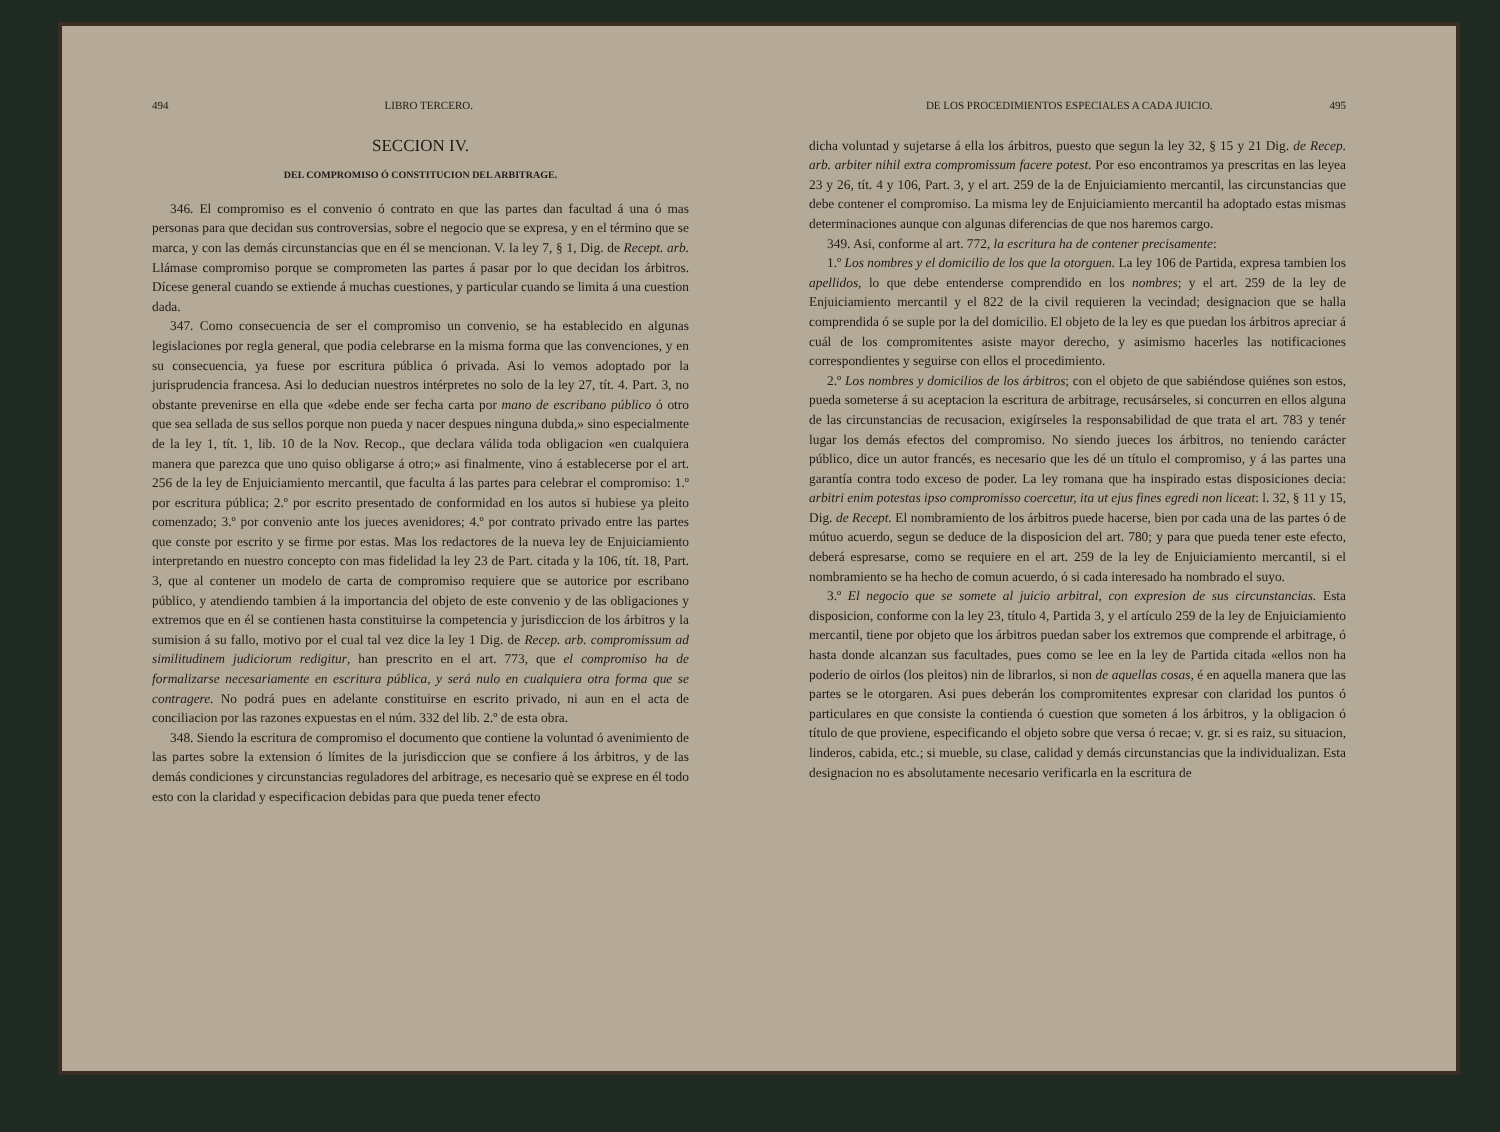494 LIBRO TERCERO.
SECCION IV.
DEL COMPROMISO Ó CONSTITUCION DEL ARBITRAGE.
346. El compromiso es el convenio ó contrato en que las partes dan facultad á una ó mas personas para que decidan sus controversias, sobre el negocio que se expresa, y en el término que se marca, y con las demás circunstancias que en él se mencionan. V. la ley 7, § 1, Dig. de Recept. arb. Llámase compromiso porque se comprometen las partes á pasar por lo que decidan los árbitros. Dícese general cuando se extiende á muchas cuestiones, y particular cuando se limita á una cuestion dada.
347. Como consecuencia de ser el compromiso un convenio, se ha establecido en algunas legislaciones por regla general, que podia celebrarse en la misma forma que las convenciones, y en su consecuencia, ya fuese por escritura pública ó privada. Asi lo vemos adoptado por la jurisprudencia francesa. Asi lo deducian nuestros intérpretes no solo de la ley 27, tít. 4. Part. 3, no obstante prevenirse en ella que «debe ende ser fecha carta por mano de escribano público ó otro que sea sellada de sus sellos porque non pueda y nacer despues ninguna dubda,» sino especialmente de la ley 1, tít. 1, lib. 10 de la Nov. Recop., que declara válida toda obligacion «en cualquiera manera que parezca que uno quiso obligarse á otro;» asi finalmente, vino á establecerse por el art. 256 de la ley de Enjuiciamiento mercantil, que faculta á las partes para celebrar el compromiso: 1.º por escritura pública; 2.º por escrito presentado de conformidad en los autos si hubiese ya pleito comenzado; 3.º por convenio ante los jueces avenidores; 4.º por contrato privado entre las partes que conste por escrito y se firme por estas. Mas los redactores de la nueva ley de Enjuiciamiento interpretando en nuestro concepto con mas fidelidad la ley 23 de Part. citada y la 106, tít. 18, Part. 3, que al contener un modelo de carta de compromiso requiere que se autorice por escribano público, y atendiendo tambien á la importancia del objeto de este convenio y de las obligaciones y extremos que en él se contienen hasta constituirse la competencia y jurisdiccion de los árbitros y la sumision á su fallo, motivo por el cual tal vez dice la ley 1 Dig. de Recep. arb. compromissum ad similitudinem judiciorum redigitur, han prescrito en el art. 773, que el compromiso ha de formalizarse necesariamente en escritura pública, y será nulo en cualquiera otra forma que se contragere. No podrá pues en adelante constituirse en escrito privado, ni aun en el acta de conciliacion por las razones expuestas en el núm. 332 del lib. 2.º de esta obra.
348. Siendo la escritura de compromiso el documento que contiene la voluntad ó avenimiento de las partes sobre la extension ó límites de la jurisdiccion que se confiere á los árbitros, y de las demás condiciones y circunstancias reguladores del arbitrage, es necesario què se exprese en él todo esto con la claridad y especificacion debidas para que pueda tener efecto
DE LOS PROCEDIMIENTOS ESPECIALES A CADA JUICIO. 495
dicha voluntad y sujetarse á ella los árbitros, puesto que segun la ley 32, § 15 y 21 Dig. de Recep. arb. arbiter nihil extra compromissum facere potest. Por eso encontramos ya prescritas en las leyea 23 y 26, tít. 4 y 106, Part. 3, y el art. 259 de la de Enjuiciamiento mercantil, las circunstancias que debe contener el compromiso. La misma ley de Enjuiciamiento mercantil ha adoptado estas mismas determinaciones aunque con algunas diferencias de que nos haremos cargo.
349. Asi, conforme al art. 772, la escritura ha de contener precisamente:
1.º Los nombres y el domicilio de los que la otorguen. La ley 106 de Partida, expresa tambien los apellidos, lo que debe entenderse comprendido en los nombres; y el art. 259 de la ley de Enjuiciamiento mercantil y el 822 de la civil requieren la vecindad; designacion que se halla comprendida ó se suple por la del domicilio. El objeto de la ley es que puedan los árbitros apreciar á cuál de los compromitentes asiste mayor derecho, y asimismo hacerles las notificaciones correspondientes y seguirse con ellos el procedimiento.
2.º Los nombres y domicilios de los árbitros; con el objeto de que sabiéndose quiénes son estos, pueda someterse á su aceptacion la escritura de arbitrage, recusárseles, si concurren en ellos alguna de las circunstancias de recusacion, exigírseles la responsabilidad de que trata el art. 783 y tenér lugar los demás efectos del compromiso. No siendo jueces los árbitros, no teniendo carácter público, dice un autor francés, es necesario que les dé un título el compromiso, y á las partes una garantía contra todo exceso de poder. La ley romana que ha inspirado estas disposiciones decia: arbitri enim potestas ipso compromisso coercetur, ita ut ejus fines egredi non liceat: l. 32, § 11 y 15, Dig. de Recept. El nombramiento de los árbitros puede hacerse, bien por cada una de las partes ó de mútuo acuerdo, segun se deduce de la disposicion del art. 780; y para que pueda tener este efecto, deberá espresarse, como se requiere en el art. 259 de la ley de Enjuiciamiento mercantil, si el nombramiento se ha hecho de comun acuerdo, ó si cada interesado ha nombrado el suyo.
3.º El negocio que se somete al juicio arbitral, con expresion de sus circunstancias. Esta disposicion, conforme con la ley 23, título 4, Partida 3, y el artículo 259 de la ley de Enjuiciamiento mercantil, tiene por objeto que los árbitros puedan saber los extremos que comprende el arbitrage, ó hasta donde alcanzan sus facultades, pues como se lee en la ley de Partida citada «ellos non ha poderio de oirlos (los pleitos) nin de librarlos, si non de aquellas cosas, é en aquella manera que las partes se le otorgaren. Asi pues deberán los compromitentes expresar con claridad los puntos ó particulares en que consiste la contienda ó cuestion que someten á los árbitros, y la obligacion ó título de que proviene, especificando el objeto sobre que versa ó recae; v. gr. si es raiz, su situacion, linderos, cabida, etc.; si mueble, su clase, calidad y demás circunstancias que la individualizan. Esta designacion no es absolutamente necesario verificarla en la escritura de